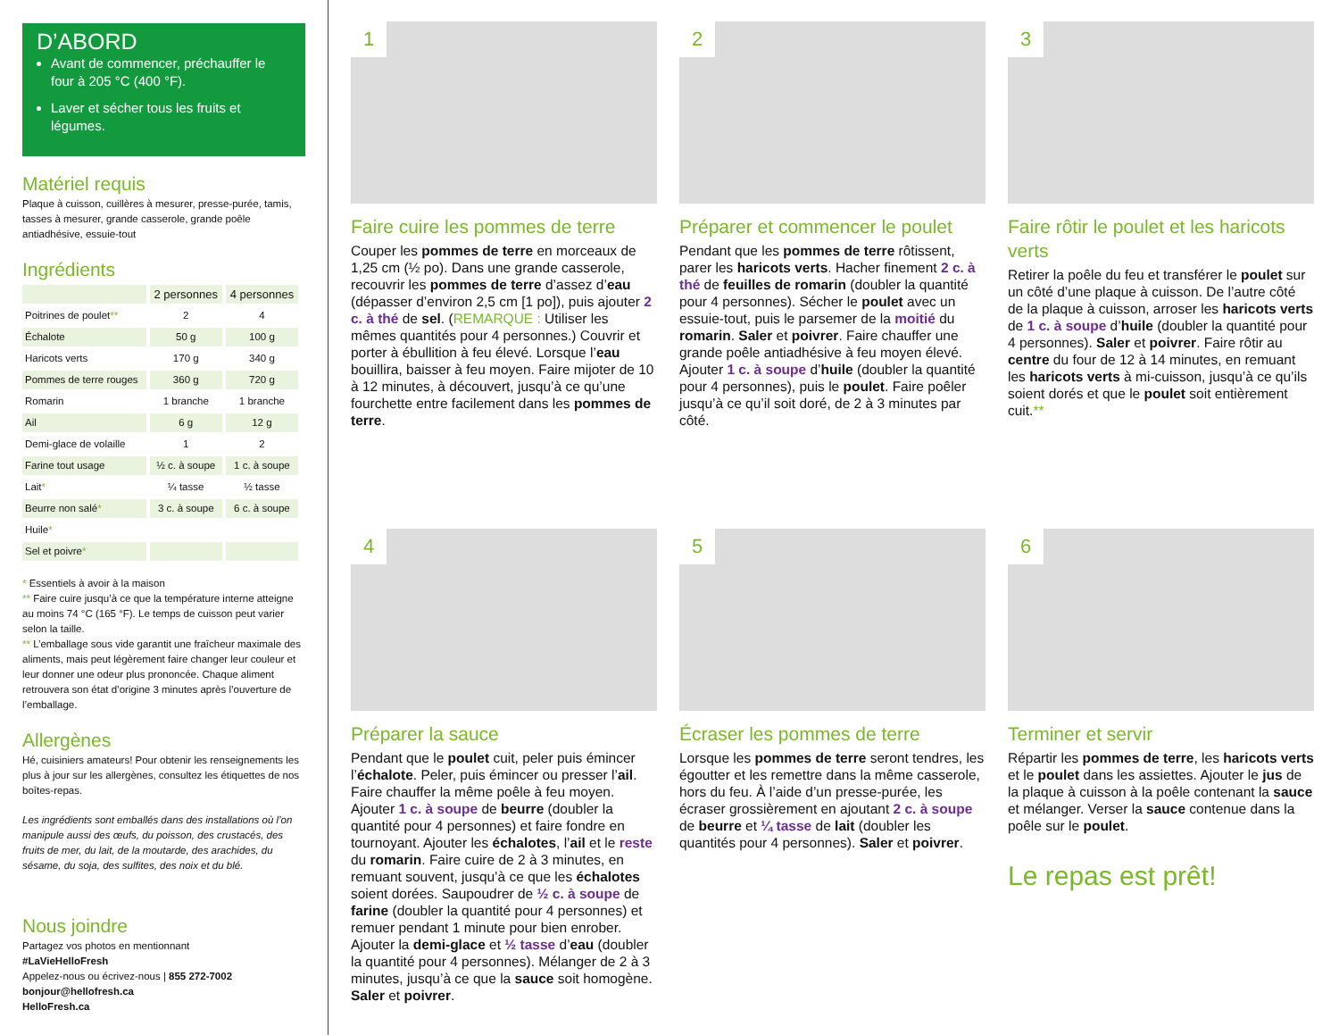D’ABORD
Avant de commencer, préchauffer le four à 205 °C (400 °F).
Laver et sécher tous les fruits et légumes.
Matériel requis
Plaque à cuisson, cuillères à mesurer, presse-purée, tamis, tasses à mesurer, grande casserole, grande poêle antiadhésive, essuie-tout
Ingrédients
| | 2 personnes | 4 personnes |
| --- | --- | --- |
| Poitrines de poulet ** | 2 | 4 |
| Échalote | 50 g | 100 g |
| Haricots verts | 170 g | 340 g |
| Pommes de terre rouges | 360 g | 720 g |
| Romarin | 1 branche | 1 branche |
| Ail | 6 g | 12 g |
| Demi-glace de volaille | 1 | 2 |
| Farine tout usage | ½ c. à soupe | 1 c. à soupe |
| Lait * | ¼ tasse | ½ tasse |
| Beurre non salé * | 3 c. à soupe | 6 c. à soupe |
| Huile * | | |
| Sel et poivre * | | |
* Essentiels à avoir à la maison
** Faire cuire jusqu’à ce que la température interne atteigne au moins 74 °C (165 °F). Le temps de cuisson peut varier selon la taille.
** L’emballage sous vide garantit une fraîcheur maximale des aliments, mais peut légèrement faire changer leur couleur et leur donner une odeur plus prononcée. Chaque aliment retrouvera son état d’origine 3 minutes après l’ouverture de l’emballage.
Allergènes
Hé, cuisiniers amateurs! Pour obtenir les renseignements les plus à jour sur les allergènes, consultez les étiquettes de nos boîtes-repas.
Les ingrédients sont emballés dans des installations où l’on manipule aussi des œufs, du poisson, des crustacés, des fruits de mer, du lait, de la moutarde, des arachides, du sésame, du soja, des sulfites, des noix et du blé.
Nous joindre
Partagez vos photos en mentionnant
#LaVieHelloFresh
Appelez-nous ou écrivez-nous | 855 272-7002
bonjour@hellofresh.ca
HelloFresh.ca
1
Faire cuire les pommes de terre
Couper les pommes de terre en morceaux de 1,25 cm (½ po). Dans une grande casserole, recouvrir les pommes de terre d’assez d’eau (dépasser d’environ 2,5 cm [1 po]), puis ajouter 2 c. à thé de sel. (REMARQUE : Utiliser les mêmes quantités pour 4 personnes.) Couvrir et porter à ébullition à feu élevé. Lorsque l’eau bouillira, baisser à feu moyen. Faire mijoter de 10 à 12 minutes, à découvert, jusqu’à ce qu’une fourchette entre facilement dans les pommes de terre.
2
Préparer et commencer le poulet
Pendant que les pommes de terre rôtissent, parer les haricots verts. Hacher finement 2 c. à thé de feuilles de romarin (doubler la quantité pour 4 personnes). Sécher le poulet avec un essuie-tout, puis le parsemer de la moitié du romarin. Saler et poivrer. Faire chauffer une grande poêle antiadhésive à feu moyen élevé. Ajouter 1 c. à soupe d’huile (doubler la quantité pour 4 personnes), puis le poulet. Faire poêler jusqu’à ce qu’il soit doré, de 2 à 3 minutes par côté.
3
Faire rôtir le poulet et les haricots verts
Retirer la poêle du feu et transférer le poulet sur un côté d’une plaque à cuisson. De l’autre côté de la plaque à cuisson, arroser les haricots verts de 1 c. à soupe d’huile (doubler la quantité pour 4 personnes). Saler et poivrer. Faire rôtir au centre du four de 12 à 14 minutes, en remuant les haricots verts à mi-cuisson, jusqu’à ce qu’ils soient dorés et que le poulet soit entièrement cuit.**
4
Préparer la sauce
Pendant que le poulet cuit, peler puis émincer l’échalote. Peler, puis émincer ou presser l’ail. Faire chauffer la même poêle à feu moyen. Ajouter 1 c. à soupe de beurre (doubler la quantité pour 4 personnes) et faire fondre en tournoyant. Ajouter les échalotes, l’ail et le reste du romarin. Faire cuire de 2 à 3 minutes, en remuant souvent, jusqu’à ce que les échalotes soient dorées. Saupoudrer de ½ c. à soupe de farine (doubler la quantité pour 4 personnes) et remuer pendant 1 minute pour bien enrober. Ajouter la demi-glace et ½ tasse d’eau (doubler la quantité pour 4 personnes). Mélanger de 2 à 3 minutes, jusqu’à ce que la sauce soit homogène. Saler et poivrer.
5
Écraser les pommes de terre
Lorsque les pommes de terre seront tendres, les égoutter et les remettre dans la même casserole, hors du feu. À l’aide d’un presse-purée, les écraser grossièrement en ajoutant 2 c. à soupe de beurre et ¼ tasse de lait (doubler les quantités pour 4 personnes). Saler et poivrer.
6
Terminer et servir
Répartir les pommes de terre, les haricots verts et le poulet dans les assiettes. Ajouter le jus de la plaque à cuisson à la poêle contenant la sauce et mélanger. Verser la sauce contenue dans la poêle sur le poulet.
Le repas est prêt!